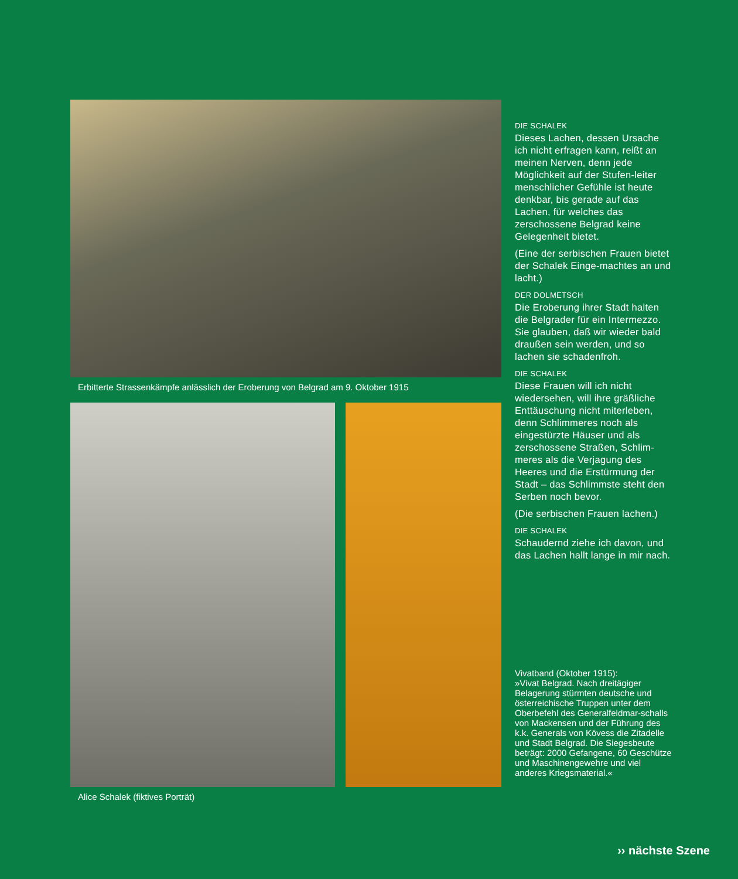Erbitterte Strassenkämpfe anlässlich der Eroberung von Belgrad am 9. Oktober 1915
Alice Schalek (fiktives Porträt)
DIE SCHALEK
Dieses Lachen, dessen Ursache ich nicht erfragen kann, reißt an meinen Nerven, denn jede Möglichkeit auf der Stufen-leiter menschlicher Gefühle ist heute denkbar, bis gerade auf das Lachen, für welches das zerschossene Belgrad keine Gelegenheit bietet.
(Eine der serbischen Frauen bietet der Schalek Einge-machtes an und lacht.)
DER DOLMETSCH
Die Eroberung ihrer Stadt halten die Belgrader für ein Intermezzo. Sie glauben, daß wir wieder bald draußen sein werden, und so lachen sie schadenfroh.
DIE SCHALEK
Diese Frauen will ich nicht wiedersehen, will ihre gräßliche Enttäuschung nicht miterleben, denn Schlimmeres noch als eingestürzte Häuser und als zerschossene Straßen, Schlim-meres als die Verjagung des Heeres und die Erstürmung der Stadt – das Schlimmste steht den Serben noch bevor.
(Die serbischen Frauen lachen.)
DIE SCHALEK
Schaudernd ziehe ich davon, und das Lachen hallt lange in mir nach.
Vivatband (Oktober 1915):
»Vivat Belgrad. Nach dreitägiger Belagerung stürmten deutsche und österreichische Truppen unter dem Oberbefehl des Generalfeldmar-schalls von Mackensen und der Führung des k.k. Generals von Kövess die Zitadelle und Stadt Belgrad. Die Siegesbeute beträgt: 2000 Gefangene, 60 Geschütze und Maschinengewehre und viel anderes Kriegsmaterial.«
›› nächste Szene